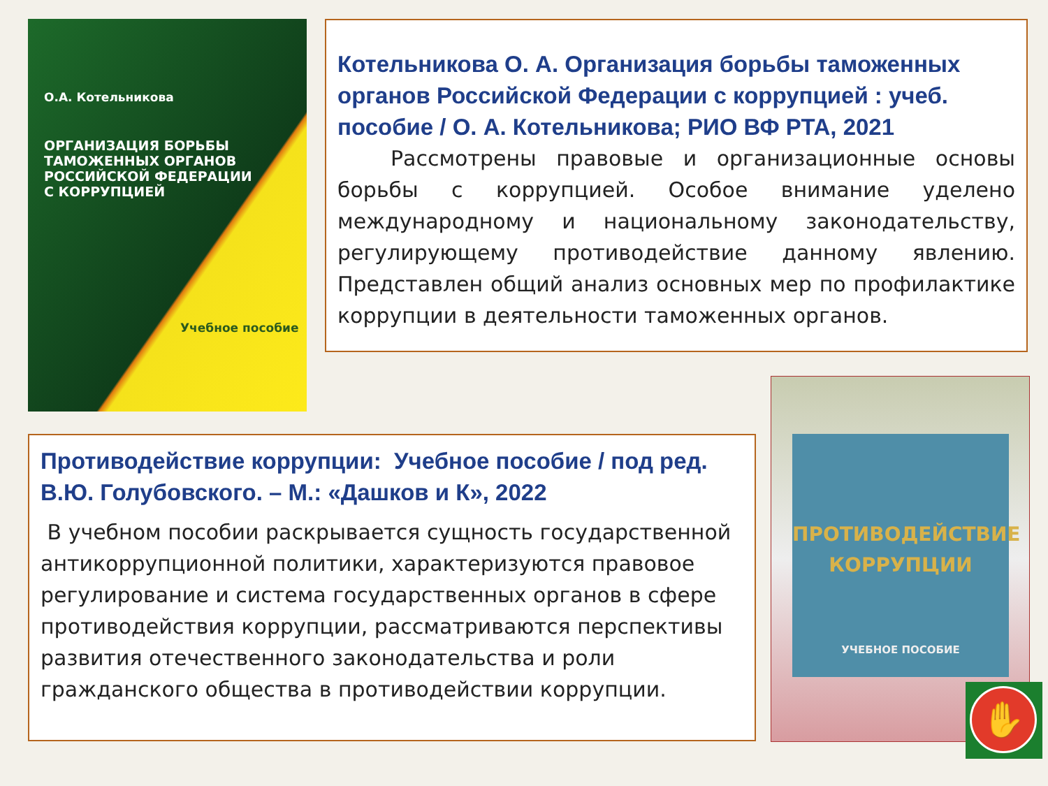О.А. Котельникова
ОРГАНИЗАЦИЯ БОРЬБЫ
ТАМОЖЕННЫХ ОРГАНОВ
РОССИЙСКОЙ ФЕДЕРАЦИИ
С КОРРУПЦИЕЙ
Учебное пособие
Котельникова О. А. Организация борьбы таможенных органов Российской Федерации с коррупцией : учеб. пособие / О. А. Котельникова; РИО ВФ РТА, 2021
Рассмотрены правовые и организационные основы борьбы с коррупцией. Особое внимание уделено международному и национальному законодательству, регулирующему противодействие данному явлению. Представлен общий анализ основных мер по профилактике коррупции в деятельности таможенных органов.
Противодействие коррупции: Учебное пособие / под ред. В.Ю. Голубовского. – М.: «Дашков и К», 2022
В учебном пособии раскрывается сущность государственной антикоррупционной политики, характеризуются правовое регулирование и система государственных органов в сфере противодействия коррупции, рассматриваются перспективы развития отечественного законодательства и роли гражданского общества в противодействии коррупции.
ПРОТИВОДЕЙСТВИЕ
КОРРУПЦИИ
УЧЕБНОЕ ПОСОБИЕ
✋